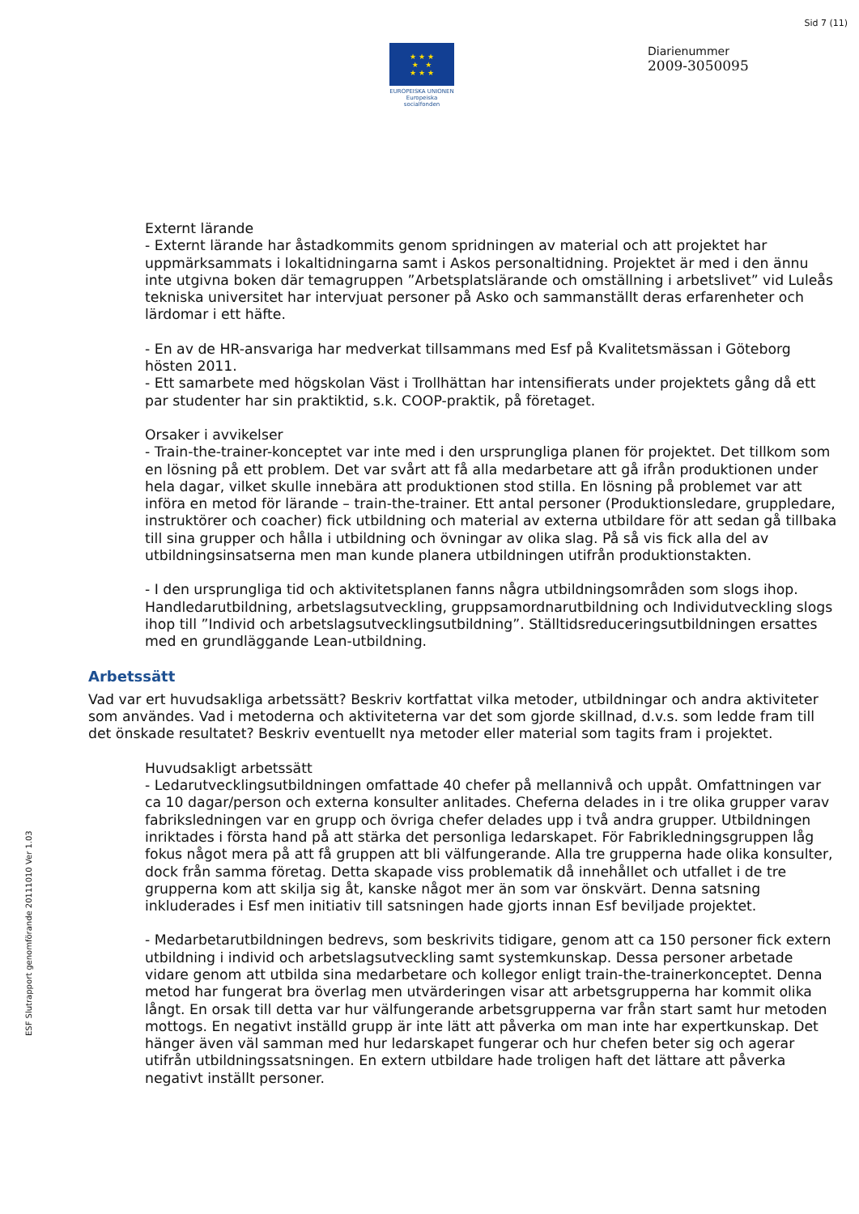Sid 7 (11)
★ ★ ★
★ ★
★ ★ ★
EUROPEISKA UNIONEN
Europeiska socialfonden
Diarienummer
2009-3050095
ESF Slutrapport genomförande 20111010 Ver 1.03
Externt lärande
- Externt lärande har åstadkommits genom spridningen av material och att projektet har uppmärksammats i lokaltidningarna samt i Askos personaltidning. Projektet är med i den ännu inte utgivna boken där temagruppen ”Arbetsplatslärande och omställning i arbetslivet” vid Luleås tekniska universitet har intervjuat personer på Asko och sammanställt deras erfarenheter och lärdomar i ett häfte.
- En av de HR-ansvariga har medverkat tillsammans med Esf på Kvalitetsmässan i Göteborg hösten 2011.
- Ett samarbete med högskolan Väst i Trollhättan har intensifierats under projektets gång då ett par studenter har sin praktiktid, s.k. COOP-praktik, på företaget.
Orsaker i avvikelser
- Train-the-trainer-konceptet var inte med i den ursprungliga planen för projektet. Det tillkom som en lösning på ett problem. Det var svårt att få alla medarbetare att gå ifrån produktionen under hela dagar, vilket skulle innebära att produktionen stod stilla. En lösning på problemet var att införa en metod för lärande – train-the-trainer. Ett antal personer (Produktionsledare, gruppledare, instruktörer och coacher) fick utbildning och material av externa utbildare för att sedan gå tillbaka till sina grupper och hålla i utbildning och övningar av olika slag. På så vis fick alla del av utbildningsinsatserna men man kunde planera utbildningen utifrån produktionstakten.
- I den ursprungliga tid och aktivitetsplanen fanns några utbildningsområden som slogs ihop. Handledarutbildning, arbetslagsutveckling, gruppsamordnarutbildning och Individutveckling slogs ihop till ”Individ och arbetslagsutvecklingsutbildning”. Ställtidsreduceringsutbildningen ersattes med en grundläggande Lean-utbildning.
Arbetssätt
Vad var ert huvudsakliga arbetssätt? Beskriv kortfattat vilka metoder, utbildningar och andra aktiviteter som användes. Vad i metoderna och aktiviteterna var det som gjorde skillnad, d.v.s. som ledde fram till det önskade resultatet? Beskriv eventuellt nya metoder eller material som tagits fram i projektet.
Huvudsakligt arbetssätt
- Ledarutvecklingsutbildningen omfattade 40 chefer på mellannivå och uppåt. Omfattningen var ca 10 dagar/person och externa konsulter anlitades. Cheferna delades in i tre olika grupper varav fabriksledningen var en grupp och övriga chefer delades upp i två andra grupper. Utbildningen inriktades i första hand på att stärka det personliga ledarskapet. För Fabrikledningsgruppen låg fokus något mera på att få gruppen att bli välfungerande. Alla tre grupperna hade olika konsulter, dock från samma företag. Detta skapade viss problematik då innehållet och utfallet i de tre grupperna kom att skilja sig åt, kanske något mer än som var önskvärt. Denna satsning inkluderades i Esf men initiativ till satsningen hade gjorts innan Esf beviljade projektet.
- Medarbetarutbildningen bedrevs, som beskrivits tidigare, genom att ca 150 personer fick extern utbildning i individ och arbetslagsutveckling samt systemkunskap. Dessa personer arbetade vidare genom att utbilda sina medarbetare och kollegor enligt train-the-trainerkonceptet. Denna metod har fungerat bra överlag men utvärderingen visar att arbetsgrupperna har kommit olika långt. En orsak till detta var hur välfungerande arbetsgrupperna var från start samt hur metoden mottogs. En negativt inställd grupp är inte lätt att påverka om man inte har expertkunskap. Det hänger även väl samman med hur ledarskapet fungerar och hur chefen beter sig och agerar utifrån utbildningssatsningen. En extern utbildare hade troligen haft det lättare att påverka negativt inställt personer.